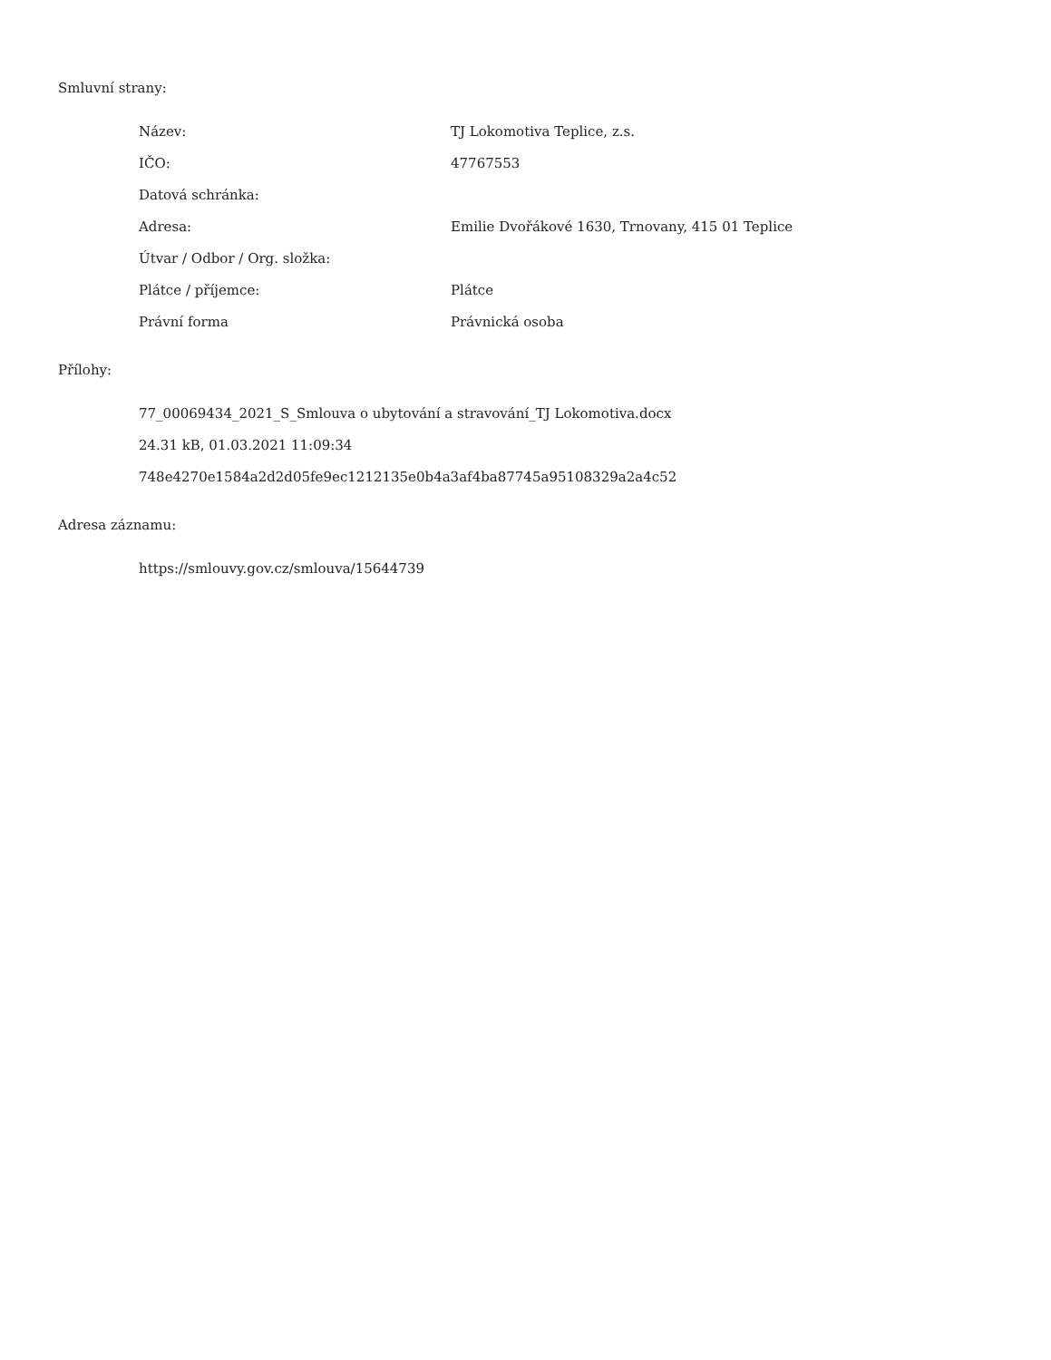Smluvní strany:
| Název: | TJ Lokomotiva Teplice, z.s. |
| IČO: | 47767553 |
| Datová schránka: | |
| Adresa: | Emilie Dvořákové 1630, Trnovany, 415 01 Teplice |
| Útvar / Odbor / Org. složka: | |
| Plátce / příjemce: | Plátce |
| Právní forma | Právnická osoba |
Přílohy:
77_00069434_2021_S_Smlouva o ubytování a stravování_TJ Lokomotiva.docx
24.31 kB, 01.03.2021 11:09:34
748e4270e1584a2d2d05fe9ec1212135e0b4a3af4ba87745a95108329a2a4c52
Adresa záznamu:
https://smlouvy.gov.cz/smlouva/15644739